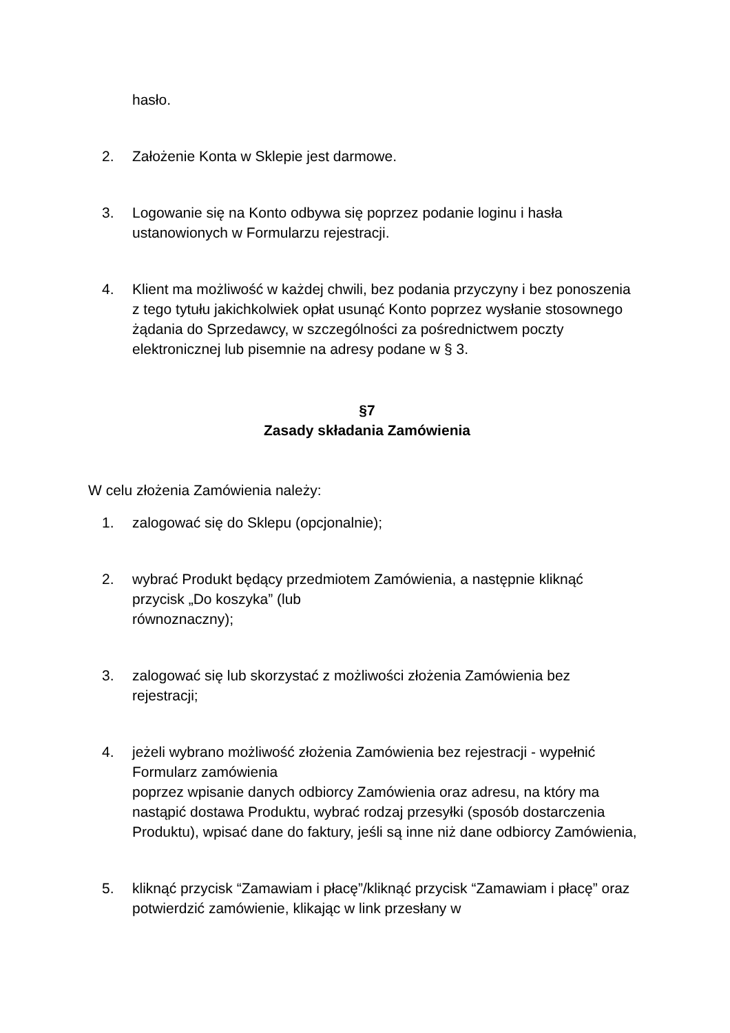hasło.
2. Założenie Konta w Sklepie jest darmowe.
3. Logowanie się na Konto odbywa się poprzez podanie loginu i hasła ustanowionych w Formularzu rejestracji.
4. Klient ma możliwość w każdej chwili, bez podania przyczyny i bez ponoszenia z tego tytułu jakichkolwiek opłat usunąć Konto poprzez wysłanie stosownego żądania do Sprzedawcy, w szczególności za pośrednictwem poczty elektronicznej lub pisemnie na adresy podane w § 3.
§7
Zasady składania Zamówienia
W celu złożenia Zamówienia należy:
1. zalogować się do Sklepu (opcjonalnie);
2. wybrać Produkt będący przedmiotem Zamówienia, a następnie kliknąć przycisk „Do koszyka” (lub
równoznaczny);
3. zalogować się lub skorzystać z możliwości złożenia Zamówienia bez rejestracji;
4. jeżeli wybrano możliwość złożenia Zamówienia bez rejestracji - wypełnić Formularz zamówienia
poprzez wpisanie danych odbiorcy Zamówienia oraz adresu, na który ma nastąpić dostawa Produktu, wybrać rodzaj przesyłki (sposób dostarczenia Produktu), wpisać dane do faktury, jeśli są inne niż dane odbiorcy Zamówienia,
5. kliknąć przycisk “Zamawiam i płacę”/kliknąć przycisk “Zamawiam i płacę” oraz potwierdzić zamówienie, klikając w link przesłany w